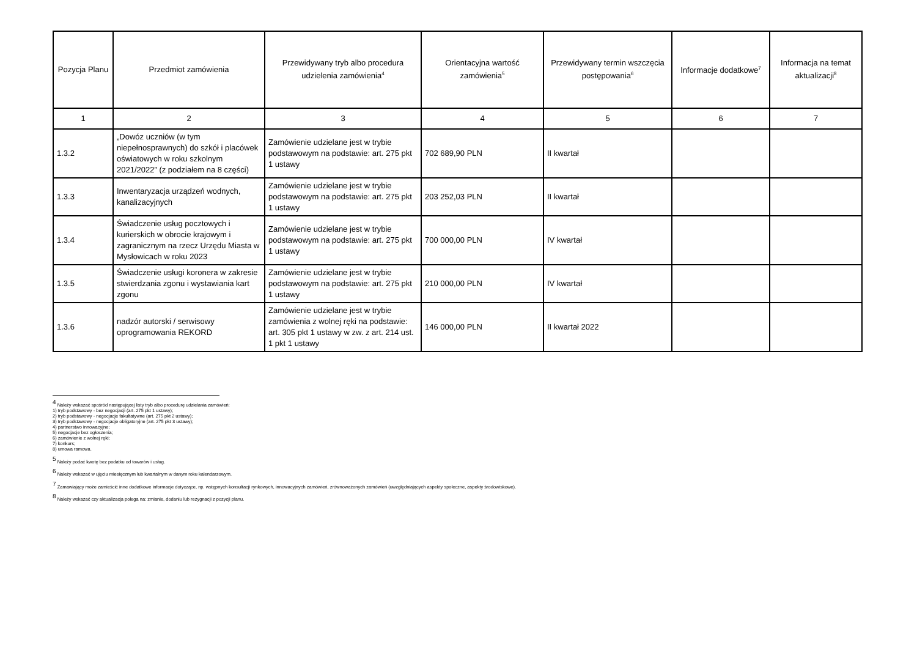| Pozycja Planu | Przedmiot zamówienia | Przewidywany tryb albo procedura udzielenia zamówienia<sup>4</sup> | Orientacyjna wartość zamówienia<sup>5</sup> | Przewidywany termin wszczęcia postępowania<sup>6</sup> | Informacje dodatkowe<sup>7</sup> | Informacja na temat aktualizacji<sup>8</sup> |
| --- | --- | --- | --- | --- | --- | --- |
| 1 | 2 | 3 | 4 | 5 | 6 | 7 |
| 1.3.2 | „Dowóz uczniów (w tym niepełnosprawnych) do szkół i placówek oświatowych w roku szkolnym 2021/2022” (z podziałem na 8 części) | Zamówienie udzielane jest w trybie podstawowym na podstawie: art. 275 pkt 1 ustawy | 702 689,90 PLN | II kwartał | | |
| 1.3.3 | Inwentaryzacja urządzeń wodnych, kanalizacyjnych | Zamówienie udzielane jest w trybie podstawowym na podstawie: art. 275 pkt 1 ustawy | 203 252,03 PLN | II kwartał | | |
| 1.3.4 | Świadczenie usług pocztowych i kurierskich w obrocie krajowym i zagranicznym na rzecz Urzędu Miasta w Mysłowicach w roku 2023 | Zamówienie udzielane jest w trybie podstawowym na podstawie: art. 275 pkt 1 ustawy | 700 000,00 PLN | IV kwartał | | |
| 1.3.5 | Świadczenie usługi koronera w zakresie stwierdzania zgonu i wystawiania kart zgonu | Zamówienie udzielane jest w trybie podstawowym na podstawie: art. 275 pkt 1 ustawy | 210 000,00 PLN | IV kwartał | | |
| 1.3.6 | nadzór autorski / serwisowy oprogramowania REKORD | Zamówienie udzielane jest w trybie zamówienia z wolnej ręki na podstawie: art. 305 pkt 1 ustawy w zw. z art. 214 ust. 1 pkt 1 ustawy | 146 000,00 PLN | II kwartał 2022 | | |
<sup>4</sup> Należy wskazać spośród następującej listy tryb albo procedurę udzielania zamówień:
1) tryb podstawowy - bez negocjacji (art. 275 pkt 1 ustawy);
2) tryb podstawowy - negocjacje fakultatywne (art. 275 pkt 2 ustawy);
3) tryb podstawowy - negocjacje obligatoryjne (art. 275 pkt 3 ustawy);
4) partnerstwo innowacyjne;
5) negocjacje bez ogłoszenia;
6) zamówienie z wolnej ręki;
7) konkurs;
8) umowa ramowa.
<sup>5</sup> Należy podać kwotę bez podatku od towarów i usług.
<sup>6</sup> Należy wskazać w ujęciu miesięcznym lub kwartalnym w danym roku kalendarzowym.
<sup>7</sup> Zamawiający może zamieścić inne dodatkowe informacje dotyczące, np. wstępnych konsultacji rynkowych, innowacyjnych zamówień, zrównoważonych zamówień (uwzględniających aspekty społeczne, aspekty środowiskowe).
<sup>8</sup> Należy wskazać czy aktualizacja polega na: zmianie, dodaniu lub rezygnacji z pozycji planu.